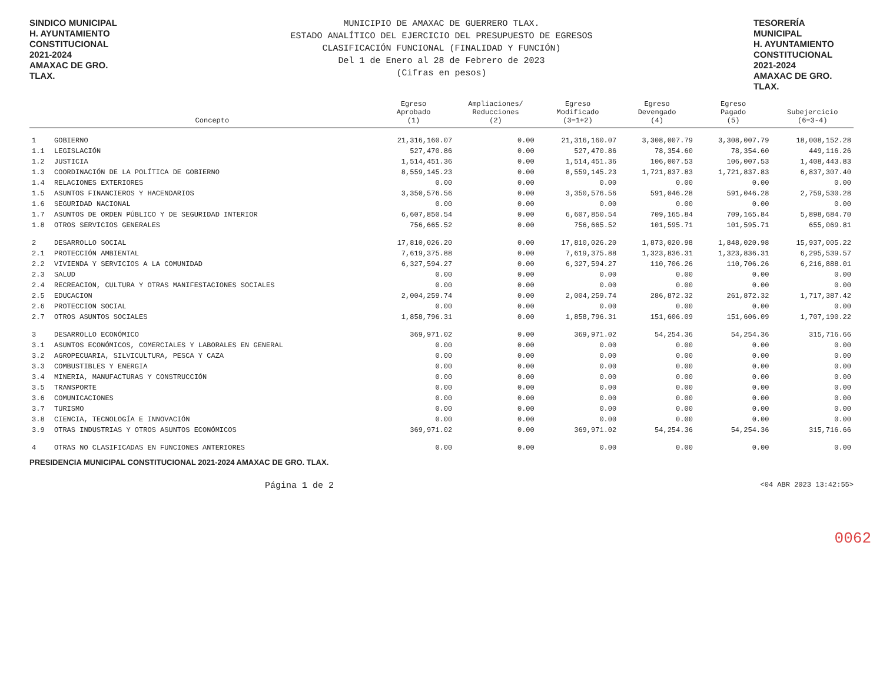SINDICO MUNICIPAL
H. AYUNTAMIENTO
CONSTITUCIONAL
2021-2024
AMAXAC DE GRO. TLAX.
MUNICIPIO DE AMAXAC DE GUERRERO TLAX.
ESTADO ANALÍTICO DEL EJERCICIO DEL PRESUPUESTO DE EGRESOS
CLASIFICACIÓN FUNCIONAL (FINALIDAD Y FUNCIÓN)
Del 1 de Enero al 28 de Febrero de 2023
(Cifras en pesos)
TESORERÍA MUNICIPAL
H. AYUNTAMIENTO
CONSTITUCIONAL
2021-2024
AMAXAC DE GRO. TLAX.
0062
| | Concepto | Egreso Aprobado (1) | Ampliaciones/ Reducciones (2) | Egreso Modificado (3=1+2) | Egreso Devengado (4) | Egreso Pagado (5) | Subejercicio (6=3-4) |
| --- | --- | --- | --- | --- | --- | --- | --- |
| 1 | GOBIERNO | 21,316,160.07 | 0.00 | 21,316,160.07 | 3,308,007.79 | 3,308,007.79 | 18,008,152.28 |
| 1.1 | LEGISLACIÓN | 527,470.86 | 0.00 | 527,470.86 | 78,354.60 | 78,354.60 | 449,116.26 |
| 1.2 | JUSTICIA | 1,514,451.36 | 0.00 | 1,514,451.36 | 106,007.53 | 106,007.53 | 1,408,443.83 |
| 1.3 | COORDINACIÓN DE LA POLÍTICA DE GOBIERNO | 8,559,145.23 | 0.00 | 8,559,145.23 | 1,721,837.83 | 1,721,837.83 | 6,837,307.40 |
| 1.4 | RELACIONES EXTERIORES | 0.00 | 0.00 | 0.00 | 0.00 | 0.00 | 0.00 |
| 1.5 | ASUNTOS FINANCIEROS Y HACENDARIOS | 3,350,576.56 | 0.00 | 3,350,576.56 | 591,046.28 | 591,046.28 | 2,759,530.28 |
| 1.6 | SEGURIDAD NACIONAL | 0.00 | 0.00 | 0.00 | 0.00 | 0.00 | 0.00 |
| 1.7 | ASUNTOS DE ORDEN PÚBLICO Y DE SEGURIDAD INTERIOR | 6,607,850.54 | 0.00 | 6,607,850.54 | 709,165.84 | 709,165.84 | 5,898,684.70 |
| 1.8 | OTROS SERVICIOS GENERALES | 756,665.52 | 0.00 | 756,665.52 | 101,595.71 | 101,595.71 | 655,069.81 |
| 2 | DESARROLLO SOCIAL | 17,810,026.20 | 0.00 | 17,810,026.20 | 1,873,020.98 | 1,848,020.98 | 15,937,005.22 |
| 2.1 | PROTECCIÓN AMBIENTAL | 7,619,375.88 | 0.00 | 7,619,375.88 | 1,323,836.31 | 1,323,836.31 | 6,295,539.57 |
| 2.2 | VIVIENDA Y SERVICIOS A LA COMUNIDAD | 6,327,594.27 | 0.00 | 6,327,594.27 | 110,706.26 | 110,706.26 | 6,216,888.01 |
| 2.3 | SALUD | 0.00 | 0.00 | 0.00 | 0.00 | 0.00 | 0.00 |
| 2.4 | RECREACION, CULTURA Y OTRAS MANIFESTACIONES SOCIALES | 0.00 | 0.00 | 0.00 | 0.00 | 0.00 | 0.00 |
| 2.5 | EDUCACION | 2,004,259.74 | 0.00 | 2,004,259.74 | 286,872.32 | 261,872.32 | 1,717,387.42 |
| 2.6 | PROTECCION SOCIAL | 0.00 | 0.00 | 0.00 | 0.00 | 0.00 | 0.00 |
| 2.7 | OTROS ASUNTOS SOCIALES | 1,858,796.31 | 0.00 | 1,858,796.31 | 151,606.09 | 151,606.09 | 1,707,190.22 |
| 3 | DESARROLLO ECONÓMICO | 369,971.02 | 0.00 | 369,971.02 | 54,254.36 | 54,254.36 | 315,716.66 |
| 3.1 | ASUNTOS ECONÓMICOS, COMERCIALES Y LABORALES EN GENERAL | 0.00 | 0.00 | 0.00 | 0.00 | 0.00 | 0.00 |
| 3.2 | AGROPECUARIA, SILVICULTURA, PESCA Y CAZA | 0.00 | 0.00 | 0.00 | 0.00 | 0.00 | 0.00 |
| 3.3 | COMBUSTIBLES Y ENERGIA | 0.00 | 0.00 | 0.00 | 0.00 | 0.00 | 0.00 |
| 3.4 | MINERIA, MANUFACTURAS Y CONSTRUCCIÓN | 0.00 | 0.00 | 0.00 | 0.00 | 0.00 | 0.00 |
| 3.5 | TRANSPORTE | 0.00 | 0.00 | 0.00 | 0.00 | 0.00 | 0.00 |
| 3.6 | COMUNICACIONES | 0.00 | 0.00 | 0.00 | 0.00 | 0.00 | 0.00 |
| 3.7 | TURISMO | 0.00 | 0.00 | 0.00 | 0.00 | 0.00 | 0.00 |
| 3.8 | CIENCIA, TECNOLOGÍA E INNOVACIÓN | 0.00 | 0.00 | 0.00 | 0.00 | 0.00 | 0.00 |
| 3.9 | OTRAS INDUSTRIAS Y OTROS ASUNTOS ECONÓMICOS | 369,971.02 | 0.00 | 369,971.02 | 54,254.36 | 54,254.36 | 315,716.66 |
| 4 | OTRAS NO CLASIFICADAS EN FUNCIONES ANTERIORES | 0.00 | 0.00 | 0.00 | 0.00 | 0.00 | 0.00 |
PRESIDENCIA MUNICIPAL CONSTITUCIONAL 2021-2024 AMAXAC DE GRO. TLAX.
Página 1 de 2 <04 ABR 2023 13:42:55>